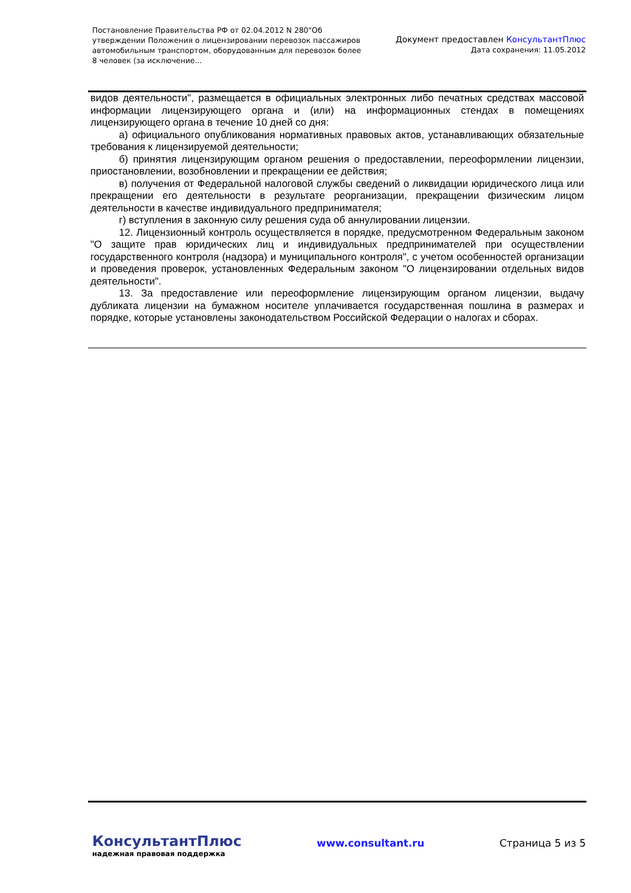Постановление Правительства РФ от 02.04.2012 N 280"Об утверждении Положения о лицензировании перевозок пассажиров автомобильным транспортом, оборудованным для перевозок более 8 человек (за исключение...
Документ предоставлен КонсультантПлюс
Дата сохранения: 11.05.2012
видов деятельности", размещается в официальных электронных либо печатных средствах массовой информации лицензирующего органа и (или) на информационных стендах в помещениях лицензирующего органа в течение 10 дней со дня:
а) официального опубликования нормативных правовых актов, устанавливающих обязательные требования к лицензируемой деятельности;
б) принятия лицензирующим органом решения о предоставлении, переоформлении лицензии, приостановлении, возобновлении и прекращении ее действия;
в) получения от Федеральной налоговой службы сведений о ликвидации юридического лица или прекращении его деятельности в результате реорганизации, прекращении физическим лицом деятельности в качестве индивидуального предпринимателя;
г) вступления в законную силу решения суда об аннулировании лицензии.
12. Лицензионный контроль осуществляется в порядке, предусмотренном Федеральным законом "О защите прав юридических лиц и индивидуальных предпринимателей при осуществлении государственного контроля (надзора) и муниципального контроля", с учетом особенностей организации и проведения проверок, установленных Федеральным законом "О лицензировании отдельных видов деятельности".
13. За предоставление или переоформление лицензирующим органом лицензии, выдачу дубликата лицензии на бумажном носителе уплачивается государственная пошлина в размерах и порядке, которые установлены законодательством Российской Федерации о налогах и сборах.
КонсультантПлюс
надежная правовая поддержка
www.consultant.ru Страница 5 из 5